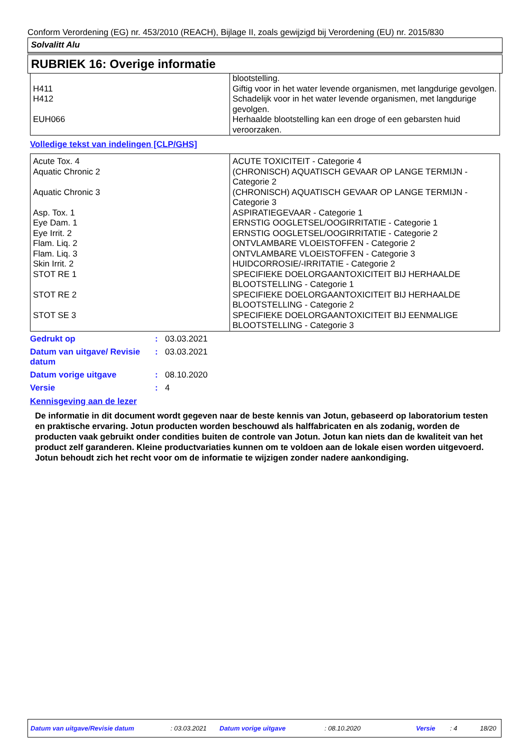Conform Verordening (EG) nr. 453/2010 (REACH), Bijlage II, zoals gewijzigd bij Verordening (EU) nr. 2015/830
Solvalitt Alu
RUBRIEK 16: Overige informatie
| | blootstelling. |
| H411 | Giftig voor in het water levende organismen, met langdurige gevolgen. |
| H412 | Schadelijk voor in het water levende organismen, met langdurige gevolgen. |
| EUH066 | Herhaalde blootstelling kan een droge of een gebarsten huid veroorzaken. |
Volledige tekst van indelingen [CLP/GHS]
| Acute Tox. 4 | ACUTE TOXICITEIT - Categorie 4 |
| Aquatic Chronic 2 | (CHRONISCH) AQUATISCH GEVAAR OP LANGE TERMIJN - Categorie 2 |
| Aquatic Chronic 3 | (CHRONISCH) AQUATISCH GEVAAR OP LANGE TERMIJN - Categorie 3 |
| Asp. Tox. 1 | ASPIRATIEGEVAAR - Categorie 1 |
| Eye Dam. 1 | ERNSTIG OOGLETSEL/OOGIRRITATIE - Categorie 1 |
| Eye Irrit. 2 | ERNSTIG OOGLETSEL/OOGIRRITATIE - Categorie 2 |
| Flam. Liq. 2 | ONTVLAMBARE VLOEISTOFFEN - Categorie 2 |
| Flam. Liq. 3 | ONTVLAMBARE VLOEISTOFFEN - Categorie 3 |
| Skin Irrit. 2 | HUIDCORROSIE/-IRRITATIE - Categorie 2 |
| STOT RE 1 | SPECIFIEKE DOELORGAANTOXICITEIT BIJ HERHAALDE BLOOTSTELLING - Categorie 1 |
| STOT RE 2 | SPECIFIEKE DOELORGAANTOXICITEIT BIJ HERHAALDE BLOOTSTELLING - Categorie 2 |
| STOT SE 3 | SPECIFIEKE DOELORGAANTOXICITEIT BIJ EENMALIGE BLOOTSTELLING - Categorie 3 |
| Gedrukt op | : | 03.03.2021 |
| Datum van uitgave/ Revisie datum | : | 03.03.2021 |
| Datum vorige uitgave | : | 08.10.2020 |
| Versie | : | 4 |
Kennisgeving aan de lezer
De informatie in dit document wordt gegeven naar de beste kennis van Jotun, gebaseerd op laboratorium testen en praktische ervaring. Jotun producten worden beschouwd als halffabricaten en als zodanig, worden de producten vaak gebruikt onder condities buiten de controle van Jotun. Jotun kan niets dan de kwaliteit van het product zelf garanderen. Kleine productvariaties kunnen om te voldoen aan de lokale eisen worden uitgevoerd. Jotun behoudt zich het recht voor om de informatie te wijzigen zonder nadere aankondiging.
Datum van uitgave/Revisie datum : 03.03.2021 Datum vorige uitgave : 08.10.2020 Versie : 4 18/20